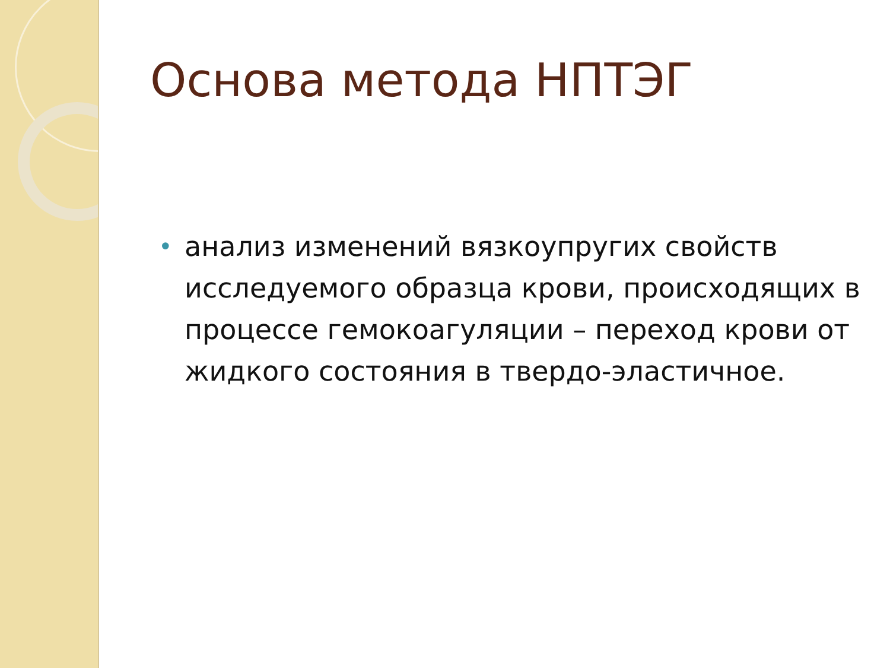Основа метода НПТЭГ
• анализ изменений вязкоупругих свойств исследуемого образца крови, происходящих в процессе гемокоагуляции – переход крови от жидкого состояния в твердо-эластичное.